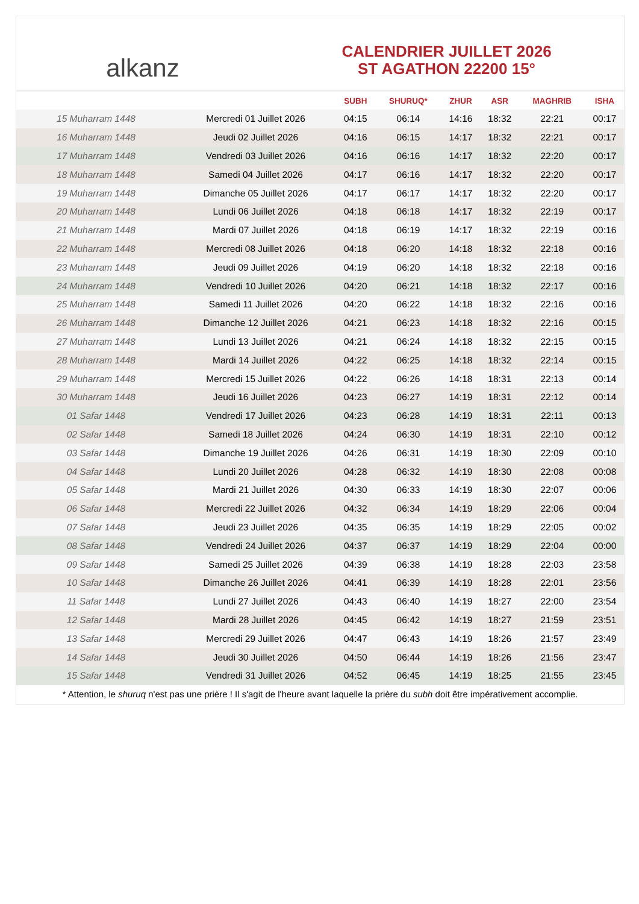alkanz
CALENDRIER JUILLET 2026
ST AGATHON 22200 15°
| | | SUBH | SHURUQ* | ZHUR | ASR | MAGHRIB | ISHA |
| --- | --- | --- | --- | --- | --- | --- | --- |
| 15 Muharram 1448 | Mercredi 01 Juillet 2026 | 04:15 | 06:14 | 14:16 | 18:32 | 22:21 | 00:17 |
| 16 Muharram 1448 | Jeudi 02 Juillet 2026 | 04:16 | 06:15 | 14:17 | 18:32 | 22:21 | 00:17 |
| 17 Muharram 1448 | Vendredi 03 Juillet 2026 | 04:16 | 06:16 | 14:17 | 18:32 | 22:20 | 00:17 |
| 18 Muharram 1448 | Samedi 04 Juillet 2026 | 04:17 | 06:16 | 14:17 | 18:32 | 22:20 | 00:17 |
| 19 Muharram 1448 | Dimanche 05 Juillet 2026 | 04:17 | 06:17 | 14:17 | 18:32 | 22:20 | 00:17 |
| 20 Muharram 1448 | Lundi 06 Juillet 2026 | 04:18 | 06:18 | 14:17 | 18:32 | 22:19 | 00:17 |
| 21 Muharram 1448 | Mardi 07 Juillet 2026 | 04:18 | 06:19 | 14:17 | 18:32 | 22:19 | 00:16 |
| 22 Muharram 1448 | Mercredi 08 Juillet 2026 | 04:18 | 06:20 | 14:18 | 18:32 | 22:18 | 00:16 |
| 23 Muharram 1448 | Jeudi 09 Juillet 2026 | 04:19 | 06:20 | 14:18 | 18:32 | 22:18 | 00:16 |
| 24 Muharram 1448 | Vendredi 10 Juillet 2026 | 04:20 | 06:21 | 14:18 | 18:32 | 22:17 | 00:16 |
| 25 Muharram 1448 | Samedi 11 Juillet 2026 | 04:20 | 06:22 | 14:18 | 18:32 | 22:16 | 00:16 |
| 26 Muharram 1448 | Dimanche 12 Juillet 2026 | 04:21 | 06:23 | 14:18 | 18:32 | 22:16 | 00:15 |
| 27 Muharram 1448 | Lundi 13 Juillet 2026 | 04:21 | 06:24 | 14:18 | 18:32 | 22:15 | 00:15 |
| 28 Muharram 1448 | Mardi 14 Juillet 2026 | 04:22 | 06:25 | 14:18 | 18:32 | 22:14 | 00:15 |
| 29 Muharram 1448 | Mercredi 15 Juillet 2026 | 04:22 | 06:26 | 14:18 | 18:31 | 22:13 | 00:14 |
| 30 Muharram 1448 | Jeudi 16 Juillet 2026 | 04:23 | 06:27 | 14:19 | 18:31 | 22:12 | 00:14 |
| 01 Safar 1448 | Vendredi 17 Juillet 2026 | 04:23 | 06:28 | 14:19 | 18:31 | 22:11 | 00:13 |
| 02 Safar 1448 | Samedi 18 Juillet 2026 | 04:24 | 06:30 | 14:19 | 18:31 | 22:10 | 00:12 |
| 03 Safar 1448 | Dimanche 19 Juillet 2026 | 04:26 | 06:31 | 14:19 | 18:30 | 22:09 | 00:10 |
| 04 Safar 1448 | Lundi 20 Juillet 2026 | 04:28 | 06:32 | 14:19 | 18:30 | 22:08 | 00:08 |
| 05 Safar 1448 | Mardi 21 Juillet 2026 | 04:30 | 06:33 | 14:19 | 18:30 | 22:07 | 00:06 |
| 06 Safar 1448 | Mercredi 22 Juillet 2026 | 04:32 | 06:34 | 14:19 | 18:29 | 22:06 | 00:04 |
| 07 Safar 1448 | Jeudi 23 Juillet 2026 | 04:35 | 06:35 | 14:19 | 18:29 | 22:05 | 00:02 |
| 08 Safar 1448 | Vendredi 24 Juillet 2026 | 04:37 | 06:37 | 14:19 | 18:29 | 22:04 | 00:00 |
| 09 Safar 1448 | Samedi 25 Juillet 2026 | 04:39 | 06:38 | 14:19 | 18:28 | 22:03 | 23:58 |
| 10 Safar 1448 | Dimanche 26 Juillet 2026 | 04:41 | 06:39 | 14:19 | 18:28 | 22:01 | 23:56 |
| 11 Safar 1448 | Lundi 27 Juillet 2026 | 04:43 | 06:40 | 14:19 | 18:27 | 22:00 | 23:54 |
| 12 Safar 1448 | Mardi 28 Juillet 2026 | 04:45 | 06:42 | 14:19 | 18:27 | 21:59 | 23:51 |
| 13 Safar 1448 | Mercredi 29 Juillet 2026 | 04:47 | 06:43 | 14:19 | 18:26 | 21:57 | 23:49 |
| 14 Safar 1448 | Jeudi 30 Juillet 2026 | 04:50 | 06:44 | 14:19 | 18:26 | 21:56 | 23:47 |
| 15 Safar 1448 | Vendredi 31 Juillet 2026 | 04:52 | 06:45 | 14:19 | 18:25 | 21:55 | 23:45 |
* Attention, le shuruq n'est pas une prière ! Il s'agit de l'heure avant laquelle la prière du subh doit être impérativement accomplie.